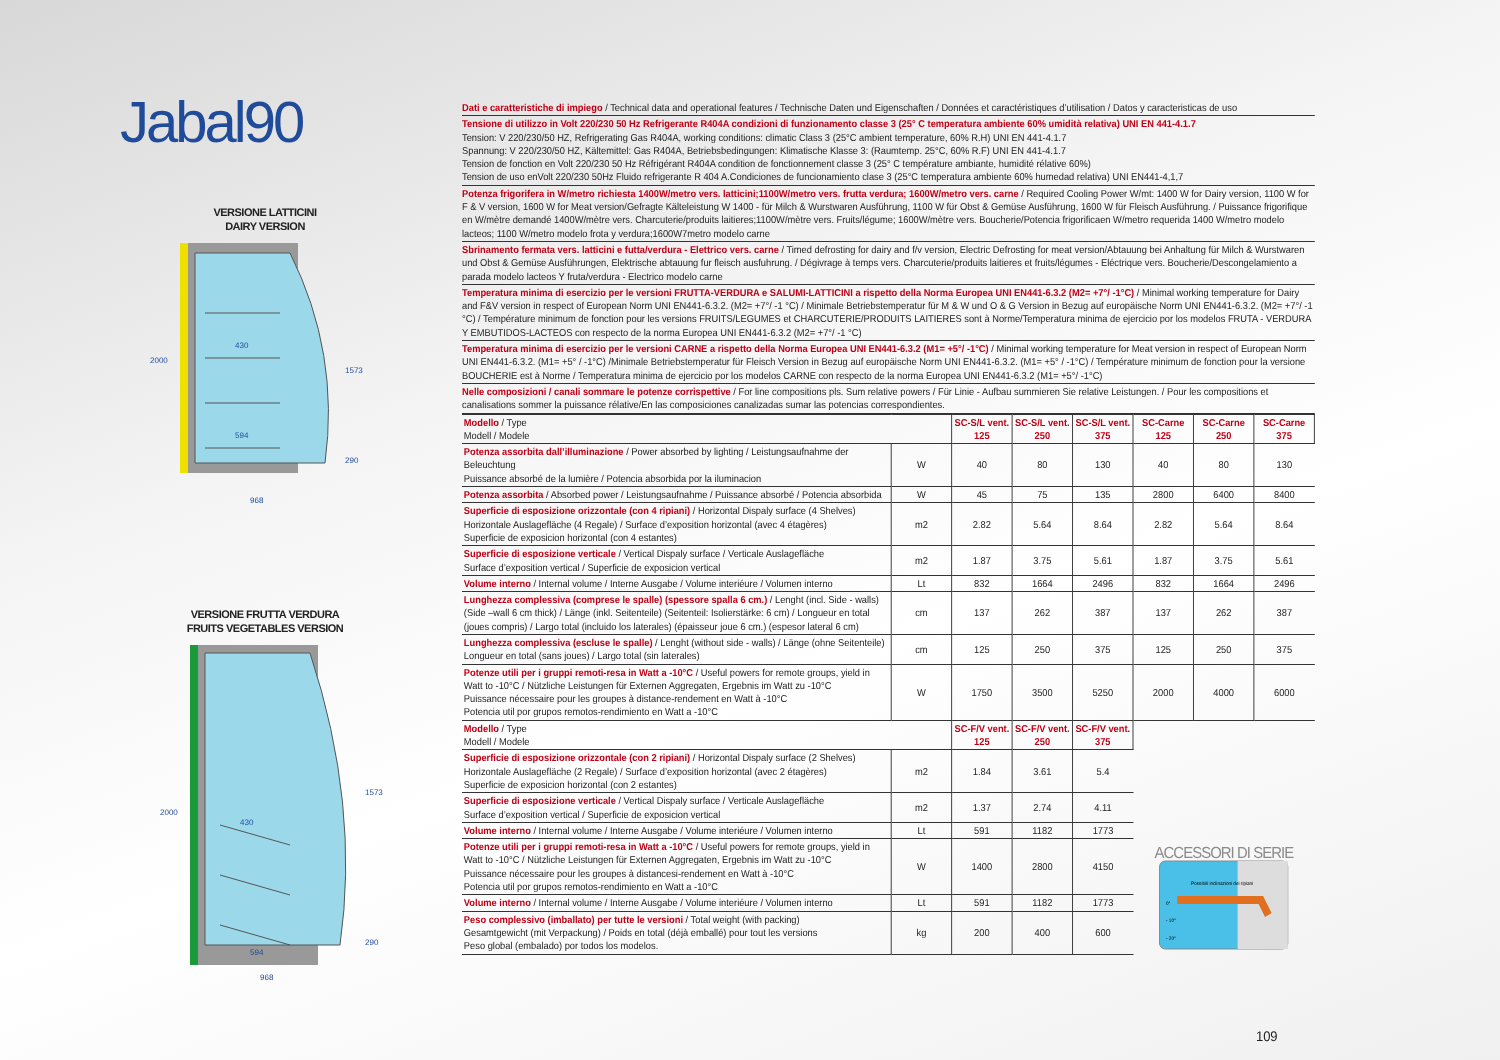Jabal90
VERSIONE LATTICINI
DAIRY VERSION
430
594
968
2000
1573
290
VERSIONE FRUTTA VERDURA
FRUITS VEGETABLES VERSION
430
594
968
2000
1573
290
Dati e caratteristiche di impiego / Technical data and operational features / Technische Daten und Eigenschaften / Données et caractéristiques d’utilisation / Datos y caracteristicas de uso
Tensione di utilizzo in Volt 220/230 50 Hz Refrigerante R404A condizioni di funzionamento classe 3 (25° C temperatura ambiente 60% umidità relativa) UNI EN 441-4.1.7
Tension: V 220/230/50 HZ, Refrigerating Gas R404A, working conditions: climatic Class 3 (25°C ambient temperature, 60% R.H) UNI EN 441-4.1.7
Spannung: V 220/230/50 HZ, Kältemittel: Gas R404A, Betriebsbedingungen: Klimatische Klasse 3: (Raumtemp. 25°C, 60% R.F) UNI EN 441-4.1.7
Tension de fonction en Volt 220/230 50 Hz Réfrigérant R404A condition de fonctionnement classe 3 (25° C température ambiante, humidité rélative 60%)
Tension de uso enVolt 220/230 50Hz Fluido refrigerante R 404 A.Condiciones de funcionamiento clase 3 (25°C temperatura ambiente 60% humedad relativa) UNI EN441-4,1,7
Potenza frigorifera in W/metro richiesta 1400W/metro vers. latticini;1100W/metro vers. frutta verdura; 1600W/metro vers. carne / Required Cooling Power W/mt: 1400 W for Dairy version, 1100 W for F & V version, 1600 W for Meat version/Gefragte Kälteleistung W 1400 - für Milch & Wurstwaren Ausführung, 1100 W für Obst & Gemüse Ausführung, 1600 W für Fleisch Ausführung. / Puissance frigorifique en W/mètre demandé 1400W/mètre vers. Charcuterie/produits laitieres;1100W/mètre vers. Fruits/légume; 1600W/mètre vers. Boucherie/Potencia frigorificaen W/metro requerida 1400 W/metro modelo lacteos; 1100 W/metro modelo frota y verdura;1600W7metro modelo carne
Sbrinamento fermata vers. latticini e futta/verdura - Elettrico vers. carne / Timed defrosting for dairy and f/v version, Electric Defrosting for meat version/Abtauung bei Anhaltung für Milch & Wurstwaren und Obst & Gemüse Ausführungen, Elektrische abtauung fur fleisch ausfuhrung. / Dégivrage à temps vers. Charcuterie/produits laitieres et fruits/légumes - Eléctrique vers. Boucherie/Descongelamiento a parada modelo lacteos Y fruta/verdura - Electrico modelo carne
Temperatura minima di esercizio per le versioni FRUTTA-VERDURA e SALUMI-LATTICINI a rispetto della Norma Europea UNI EN441-6.3.2 (M2= +7°/ -1°C) / Minimal working temperature for Dairy and F&V version in respect of European Norm UNI EN441-6.3.2. (M2= +7°/ -1 °C) / Minimale Betriebstemperatur für M & W und O & G Version in Bezug auf europäische Norm UNI EN441-6.3.2. (M2= +7°/ -1 °C) / Température minimum de fonction pour les versions FRUITS/LEGUMES et CHARCUTERIE/PRODUITS LAITIERES sont à Norme/Temperatura minima de ejercicio por los modelos FRUTA - VERDURA Y EMBUTIDOS-LACTEOS con respecto de la norma Europea UNI EN441-6.3.2 (M2= +7°/ -1 °C)
Temperatura minima di esercizio per le versioni CARNE a rispetto della Norma Europea UNI EN441-6.3.2 (M1= +5°/ -1°C) / Minimal working temperature for Meat version in respect of European Norm UNI EN441-6.3.2. (M1= +5° / -1°C) /Minimale Betriebstemperatur für Fleisch Version in Bezug auf europäische Norm UNI EN441-6.3.2. (M1= +5° / -1°C) / Température minimum de fonction pour la versione BOUCHERIE est à Norme / Temperatura minima de ejercicio por los modelos CARNE con respecto de la norma Europea UNI EN441-6.3.2 (M1= +5°/ -1°C)
Nelle composizioni / canali sommare le potenze corrispettive / For line compositions pls. Sum relative powers / Für Linie - Aufbau summieren Sie relative Leistungen. / Pour les compositions et canalisations sommer la puissance rélative/En las composiciones canalizadas sumar las potencias correspondientes.
| Modello / Type Modell / Modele | | SC-S/L vent. 125 | SC-S/L vent. 250 | SC-S/L vent. 375 | SC-Carne 125 | SC-Carne 250 | SC-Carne 375 |
| Potenza assorbita dall’illuminazione / Power absorbed by lighting / Leistungsaufnahme der Beleuchtung Puissance absorbé de la lumière / Potencia absorbida por la iluminacion | W | 40 | 80 | 130 | 40 | 80 | 130 |
| Potenza assorbita / Absorbed power / Leistungsaufnahme / Puissance absorbé / Potencia absorbida | W | 45 | 75 | 135 | 2800 | 6400 | 8400 |
| Superficie di esposizione orizzontale (con 4 ripiani) / Horizontal Dispaly surface (4 Shelves) Horizontale Auslagefläche (4 Regale) / Surface d’exposition horizontal (avec 4 étagères) Superficie de exposicion horizontal (con 4 estantes) | m2 | 2.82 | 5.64 | 8.64 | 2.82 | 5.64 | 8.64 |
| Superficie di esposizione verticale / Vertical Dispaly surface / Verticale Auslagefläche Surface d’exposition vertical / Superficie de exposicion vertical | m2 | 1.87 | 3.75 | 5.61 | 1.87 | 3.75 | 5.61 |
| Volume interno / Internal volume / Interne Ausgabe / Volume interiéure / Volumen interno | Lt | 832 | 1664 | 2496 | 832 | 1664 | 2496 |
| Lunghezza complessiva (comprese le spalle) (spessore spalla 6 cm.) / Lenght (incl. Side - walls) (Side –wall 6 cm thick) / Länge (inkl. Seitenteile) (Seitenteil: Isolierstärke: 6 cm) / Longueur en total (joues compris) / Largo total (incluido los laterales) (épaisseur joue 6 cm.) (espesor lateral 6 cm) | cm | 137 | 262 | 387 | 137 | 262 | 387 |
| Lunghezza complessiva (escluse le spalle) / Lenght (without side - walls) / Länge (ohne Seitenteile) Longueur en total (sans joues) / Largo total (sin laterales) | cm | 125 | 250 | 375 | 125 | 250 | 375 |
| Potenze utili per i gruppi remoti-resa in Watt a -10°C / Useful powers for remote groups, yield in Watt to -10°C / Nützliche Leistungen für Externen Aggregaten, Ergebnis im Watt zu -10°C Puissance nécessaire pour les groupes à distance-rendement en Watt à -10°C Potencia util por grupos remotos-rendimiento en Watt a -10°C | W | 1750 | 3500 | 5250 | 2000 | 4000 | 6000 |
| Modello / Type Modell / Modele | | SC-F/V vent. 125 | SC-F/V vent. 250 | SC-F/V vent. 375 | ACCESSORI DI SERIE Possibili inclinazioni dei ripiani 0° - 10° - 20° | | |
| Superficie di esposizione orizzontale (con 2 ripiani) / Horizontal Dispaly surface (2 Shelves) Horizontale Auslagefläche (2 Regale) / Surface d’exposition horizontal (avec 2 étagères) Superficie de exposicion horizontal (con 2 estantes) | m2 | 1.84 | 3.61 | 5.4 | | | |
| Superficie di esposizione verticale / Vertical Dispaly surface / Verticale Auslagefläche Surface d’exposition vertical / Superficie de exposicion vertical | m2 | 1.37 | 2.74 | 4.11 | | | |
| Volume interno / Internal volume / Interne Ausgabe / Volume interiéure / Volumen interno | Lt | 591 | 1182 | 1773 | | | |
| Potenze utili per i gruppi remoti-resa in Watt a -10°C / Useful powers for remote groups, yield in Watt to -10°C / Nützliche Leistungen für Externen Aggregaten, Ergebnis im Watt zu -10°C Puissance nécessaire pour les groupes à distancesi-rendement en Watt à -10°C Potencia util por grupos remotos-rendimiento en Watt a -10°C | W | 1400 | 2800 | 4150 | | | |
| Volume interno / Internal volume / Interne Ausgabe / Volume interiéure / Volumen interno | Lt | 591 | 1182 | 1773 | | | |
| Peso complessivo (imballato) per tutte le versioni / Total weight (with packing) Gesamtgewicht (mit Verpackung) / Poids en total (déjà emballé) pour tout les versions Peso global (embalado) por todos los modelos. | kg | 200 | 400 | 600 | | | |
109